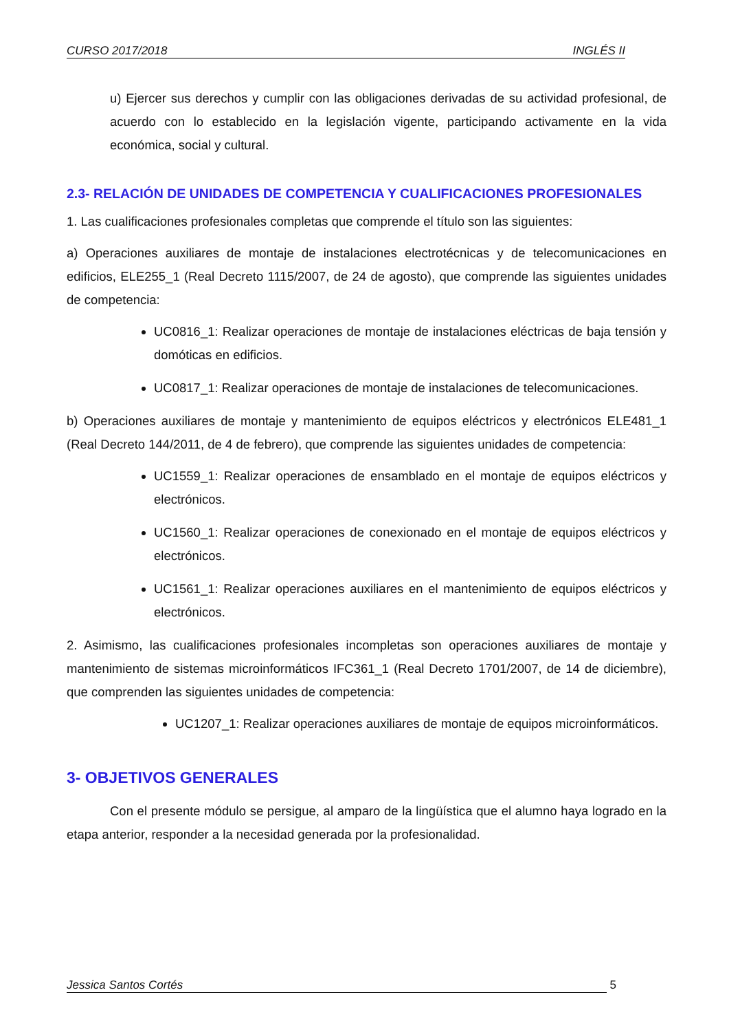CURSO 2017/2018 INGLÉS II
u) Ejercer sus derechos y cumplir con las obligaciones derivadas de su actividad profesional, de acuerdo con lo establecido en la legislación vigente, participando activamente en la vida económica, social y cultural.
2.3- RELACIÓN DE UNIDADES DE COMPETENCIA Y CUALIFICACIONES PROFESIONALES
1. Las cualificaciones profesionales completas que comprende el título son las siguientes:
a) Operaciones auxiliares de montaje de instalaciones electrotécnicas y de telecomunicaciones en edificios, ELE255_1 (Real Decreto 1115/2007, de 24 de agosto), que comprende las siguientes unidades de competencia:
UC0816_1: Realizar operaciones de montaje de instalaciones eléctricas de baja tensión y domóticas en edificios.
UC0817_1: Realizar operaciones de montaje de instalaciones de telecomunicaciones.
b) Operaciones auxiliares de montaje y mantenimiento de equipos eléctricos y electrónicos ELE481_1 (Real Decreto 144/2011, de 4 de febrero), que comprende las siguientes unidades de competencia:
UC1559_1: Realizar operaciones de ensamblado en el montaje de equipos eléctricos y electrónicos.
UC1560_1: Realizar operaciones de conexionado en el montaje de equipos eléctricos y electrónicos.
UC1561_1: Realizar operaciones auxiliares en el mantenimiento de equipos eléctricos y electrónicos.
2. Asimismo, las cualificaciones profesionales incompletas son operaciones auxiliares de montaje y mantenimiento de sistemas microinformáticos IFC361_1 (Real Decreto 1701/2007, de 14 de diciembre), que comprenden las siguientes unidades de competencia:
UC1207_1: Realizar operaciones auxiliares de montaje de equipos microinformáticos.
3- OBJETIVOS GENERALES
Con el presente módulo se persigue, al amparo de la lingüística que el alumno haya logrado en la etapa anterior, responder a la necesidad generada por la profesionalidad.
Jessica Santos Cortés 5